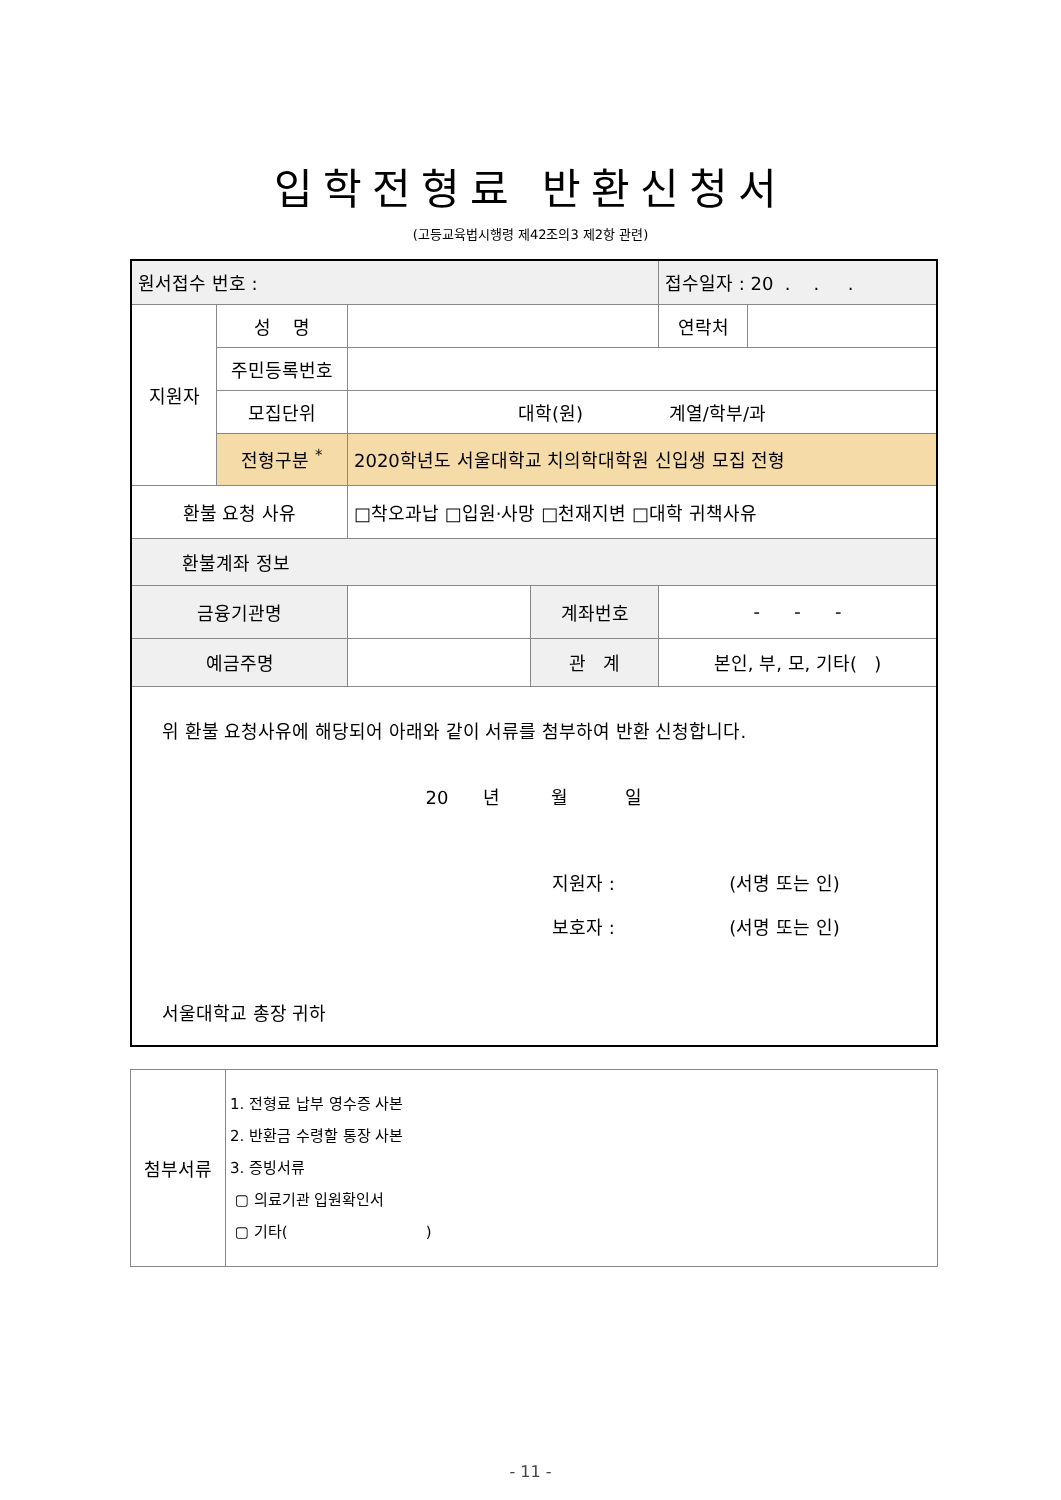입학전형료 반환신청서
(고등교육법시행령 제42조의3 제2항 관련)
| 원서접수 번호 : | | | | 접수일자 : 20 . . . | |
| 지원자 | 성 명 | | | 연락처 | |
| | 주민등록번호 | | | | |
| | 모집단위 | 대학(원) 계열/학부/과 | | | |
| | 전형구분 <sup>*</sup> | 2020학년도 서울대학교 치의학대학원 신입생 모집 전형 | | | |
| 환불 요청 사유 | | □착오과납 □입원·사망 □천재지변 □대학 귀책사유 | | | |
| 환불계좌 정보 | | | | | |
| 금융기관명 | | | 계좌번호 | - - - | |
| 예금주명 | | | 관 계 | 본인, 부, 모, 기타( ) | |
| 위 환불 요청사유에 해당되어 아래와 같이 서류를 첨부하여 반환 신청합니다. 20 년 월 일 지원자 : (서명 또는 인) 보호자 : (서명 또는 인) 서울대학교 총장 귀하 | | | | | |
| 첨부서류 | 1. 전형료 납부 영수증 사본 2. 반환금 수령할 통장 사본 3. 증빙서류 ▢ 의료기관 입원확인서 ▢ 기타( ) |
- 11 -